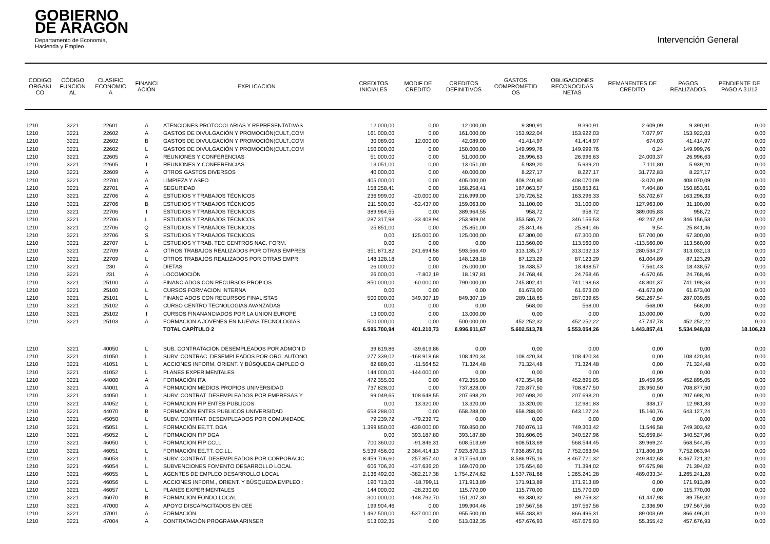GOBIERNO
DE ARAGON
Departamento de Economía,
Hacienda y Empleo
Intervención General
| CODIGO ORGÁNI CO | CÓDIGO FUNCION AL | CLASIFIC ECONOMIC A | FINANCI ACIÓN | EXPLICACION | CREDITOS INICIALES | MODIF DE CREDITO | CREDITOS DEFINITIVOS | GASTOS COMPROMETID OS | OBLIGACIONES RECONOCIDAS NETAS | REMANENTES DE CREDITO | PAGOS REALIZADOS | PENDIENTE DE PAGO A 31/12 |
| --- | --- | --- | --- | --- | --- | --- | --- | --- | --- | --- | --- | --- |
| 1210 | 3221 | 22601 | A | ATENCIONES PROTOCOLARIAS Y REPRESENTATIVAS | 12.000,00 | 0,00 | 12.000,00 | 9.390,91 | 9.390,91 | 2.609,09 | 9.390,91 | 0,00 |
| 1210 | 3221 | 22602 | A | GASTOS DE DIVULGACIÓN Y PROMOCIÓN(CULT.,COM | 161.000,00 | 0,00 | 161.000,00 | 153.922,04 | 153.922,03 | 7.077,97 | 153.922,03 | 0,00 |
| 1210 | 3221 | 22602 | B | GASTOS DE DIVULGACIÓN Y PROMOCIÓN(CULT.,COM | 30.089,00 | 12.000,00 | 42.089,00 | 41.414,97 | 41.414,97 | 674,03 | 41.414,97 | 0,00 |
| 1210 | 3221 | 22602 | L | GASTOS DE DIVULGACIÓN Y PROMOCIÓN(CULT.,COM | 150.000,00 | 0,00 | 150.000,00 | 149.999,76 | 149.999,76 | 0,24 | 149.999,76 | 0,00 |
| 1210 | 3221 | 22605 | A | REUNIONES Y CONFERENCIAS | 51.000,00 | 0,00 | 51.000,00 | 26.996,63 | 26.996,63 | 24.003,37 | 26.996,63 | 0,00 |
| 1210 | 3221 | 22605 | I | REUNIONES Y CONFERENCIAS | 13.051,00 | 0,00 | 13.051,00 | 5.939,20 | 5.939,20 | 7.111,80 | 5.939,20 | 0,00 |
| 1210 | 3221 | 22609 | A | OTROS GASTOS DIVERSOS | 40.000,00 | 0,00 | 40.000,00 | 8.227,17 | 8.227,17 | 31.772,83 | 8.227,17 | 0,00 |
| 1210 | 3221 | 22700 | A | LIMPIEZA Y ASEO | 405.000,00 | 0,00 | 405.000,00 | 408.240,80 | 408.070,09 | -3.070,09 | 408.070,09 | 0,00 |
| 1210 | 3221 | 22701 | A | SEGURIDAD | 158.258,41 | 0,00 | 158.258,41 | 167.063,57 | 150.853,61 | 7.404,80 | 150.853,61 | 0,00 |
| 1210 | 3221 | 22706 | A | ESTUDIOS Y TRABAJOS TÉCNICOS | 236.999,00 | -20.000,00 | 216.999,00 | 170.726,52 | 163.296,33 | 53.702,67 | 163.296,33 | 0,00 |
| 1210 | 3221 | 22706 | B | ESTUDIOS Y TRABAJOS TÉCNICOS | 211.500,00 | -52.437,00 | 159.063,00 | 31.100,00 | 31.100,00 | 127.963,00 | 31.100,00 | 0,00 |
| 1210 | 3221 | 22706 | I | ESTUDIOS Y TRABAJOS TÉCNICOS | 389.964,55 | 0,00 | 389.964,55 | 958,72 | 958,72 | 389.005,83 | 958,72 | 0,00 |
| 1210 | 3221 | 22706 | L | ESTUDIOS Y TRABAJOS TÉCNICOS | 287.317,98 | -33.408,94 | 253.909,04 | 353.586,72 | 346.156,53 | -92.247,49 | 346.156,53 | 0,00 |
| 1210 | 3221 | 22706 | Q | ESTUDIOS Y TRABAJOS TÉCNICOS | 25.851,00 | 0,00 | 25.851,00 | 25.841,46 | 25.841,46 | 9,54 | 25.841,46 | 0,00 |
| 1210 | 3221 | 22706 | S | ESTUDIOS Y TRABAJOS TECNICOS | 0,00 | 125.000,00 | 125.000,00 | 67.300,00 | 67.300,00 | 57.700,00 | 67.300,00 | 0,00 |
| 1210 | 3221 | 22707 | L | ESTUDIOS Y TRAB. TEC CENTROS NAC. FORM. | 0,00 | 0,00 | 0,00 | 113.560,00 | 113.560,00 | -113.560,00 | 113.560,00 | 0,00 |
| 1210 | 3221 | 22709 | A | OTROS TRABAJOS REALIZADOS POR OTRAS EMPRES | 351.871,82 | 241.694,58 | 593.566,40 | 313.135,17 | 313.032,13 | 280.534,27 | 313.032,13 | 0,00 |
| 1210 | 3221 | 22709 | L | OTROS TRABAJOS REALIZADOS POR OTRAS EMPR | 148.128,18 | 0,00 | 148.128,18 | 87.123,29 | 87.123,29 | 61.004,89 | 87.123,29 | 0,00 |
| 1210 | 3221 | 230 | A | DIETAS | 26.000,00 | 0,00 | 26.000,00 | 18.438,57 | 18.438,57 | 7.561,43 | 18.438,57 | 0,00 |
| 1210 | 3221 | 231 | A | LOCOMOCIÓN | 26.000,00 | -7.802,19 | 18.197,81 | 24.768,46 | 24.768,46 | -6.570,65 | 24.768,46 | 0,00 |
| 1210 | 3221 | 25100 | A | FINANCIADOS CON RECURSOS PROPIOS | 850.000,00 | -60.000,00 | 790.000,00 | 745.802,41 | 741.198,63 | 48.801,37 | 741.198,63 | 0,00 |
| 1210 | 3221 | 25100 | L | CURSOS FORMACION INTERNA | 0,00 | 0,00 | 0,00 | 61.673,00 | 61.673,00 | -61.673,00 | 61.673,00 | 0,00 |
| 1210 | 3221 | 25101 | L | FINANCIADOS CON RECURSOS FINALISTAS | 500.000,00 | 349.307,19 | 849.307,19 | 289.118,65 | 287.039,65 | 562.267,54 | 287.039,65 | 0,00 |
| 1210 | 3221 | 25102 | A | CURSO CENTRO TECNOLOGIAS AVANZADAS | 0,00 | 0,00 | 0,00 | 568,00 | 568,00 | -568,00 | 568,00 | 0,00 |
| 1210 | 3221 | 25102 | I | CURSOS FINANANCIADOS POR LA UNION EUROPE | 13.000,00 | 0,00 | 13.000,00 | 0,00 | 0,00 | 13.000,00 | 0,00 | 0,00 |
| 1210 | 3221 | 25103 | A | FORMACION A JOVENES EN NUEVAS TECNOLOGÍAS | 500.000,00 | 0,00 | 500.000,00 | 452.252,32 | 452.252,22 | 47.747,78 | 452.252,22 | 0,00 |
| | | | | TOTAL CAPÍTULO 2 | 6.595.700,94 | 401.210,73 | 6.996.911,67 | 5.602.513,78 | 5.553.054,26 | 1.443.857,41 | 5.534.948,03 | 18.106,23 |
| 1210 | 3221 | 40050 | L | SUB. CONTRATACIÓN DESEMPLEADOS POR ADMÓN D | 39.619,86 | -39.619,86 | 0,00 | 0,00 | 0,00 | 0,00 | 0,00 | 0,00 |
| 1210 | 3221 | 41050 | L | SUBV. CONTRAC. DESEMPLEADOS POR ORG. AUTONO | 277.339,02 | -168.918,68 | 108.420,34 | 108.420,34 | 108.420,34 | 0,00 | 108.420,34 | 0,00 |
| 1210 | 3221 | 41051 | L | ACCIONES INFORM. ORIENT. Y BÚSQUEDA EMPLEO O | 82.889,00 | -11.564,52 | 71.324,48 | 71.324,48 | 71.324,48 | 0,00 | 71.324,48 | 0,00 |
| 1210 | 3221 | 41052 | L | PLANES EXPERIMENTALES | 144.000,00 | -144.000,00 | 0,00 | 0,00 | 0,00 | 0,00 | 0,00 | 0,00 |
| 1210 | 3221 | 44000 | A | FORMACIÓN ITA | 472.355,00 | 0,00 | 472.355,00 | 472.354,98 | 452.895,05 | 19.459,95 | 452.895,05 | 0,00 |
| 1210 | 3221 | 44001 | A | FORMACIÓN MEDIOS PROPIOS UNIVERSIDAD | 737.828,00 | 0,00 | 737.828,00 | 720.877,50 | 708.877,50 | 28.950,50 | 708.877,50 | 0,00 |
| 1210 | 3221 | 44050 | L | SUBV. CONTRAT. DESEMPLEADOS POR EMPRESAS Y | 99.049,65 | 108.648,55 | 207.698,20 | 207.698,20 | 207.698,20 | 0,00 | 207.698,20 | 0,00 |
| 1210 | 3221 | 44052 | L | FORMACION FIP ENTES PUBLICOS | 0,00 | 13.320,00 | 13.320,00 | 13.320,00 | 12.981,83 | 338,17 | 12.981,83 | 0,00 |
| 1210 | 3221 | 44070 | B | FORMACIÓN ENTES PUBLICOS UNIVERSIDAD | 658.288,00 | 0,00 | 658.288,00 | 658.288,00 | 643.127,24 | 15.160,76 | 643.127,24 | 0,00 |
| 1210 | 3221 | 45050 | L | SUBV. CONTRAT. DESEMPLEADOS POR COMUNIDADE | 79.239,72 | -79.239,72 | 0,00 | 0,00 | 0,00 | 0,00 | 0,00 | 0,00 |
| 1210 | 3221 | 45051 | L | FORMACIÓN EE.TT. DGA | 1.399.850,00 | -639.000,00 | 760.850,00 | 760.076,13 | 749.303,42 | 11.546,58 | 749.303,42 | 0,00 |
| 1210 | 3221 | 45052 | L | FORMACION FIP DGA | 0,00 | 393.187,80 | 393.187,80 | 391.606,05 | 340.527,96 | 52.659,84 | 340.527,96 | 0,00 |
| 1210 | 3221 | 46050 | L | FORMACIÓN FIP CCLL | 700.360,00 | -91.846,31 | 608.513,69 | 608.513,69 | 568.544,45 | 39.969,24 | 568.544,45 | 0,00 |
| 1210 | 3221 | 46051 | L | FORMACIÓN EE.TT. CC.LL. | 5.539.456,00 | 2.384.414,13 | 7.923.870,13 | 7.938.857,91 | 7.752.063,94 | 171.806,19 | 7.752.063,94 | 0,00 |
| 1210 | 3221 | 46053 | L | SUBV. CONTRAT. DESEMPLEADOS POR CORPORACIC | 8.459.706,60 | 257.857,40 | 8.717.564,00 | 8.586.975,16 | 8.467.721,32 | 249.842,68 | 8.467.721,32 | 0,00 |
| 1210 | 3221 | 46054 | L | SUBVENCIONES FOMENTO DESARROLLO LOCAL | 606.706,20 | -437.636,20 | 169.070,00 | 175.654,60 | 71.394,02 | 97.675,98 | 71.394,02 | 0,00 |
| 1210 | 3221 | 46055 | L | AGENTES DE EMPLEO DESARROLLO LOCAL | 2.136.492,00 | -382.217,38 | 1.754.274,62 | 1.537.781,68 | 1.265.241,28 | 489.033,34 | 1.265.241,28 | 0,00 |
| 1210 | 3221 | 46056 | L | ACCIONES INFORM., ORIENT. Y BÚSQUEDA EMPLEO : | 190.713,00 | -18.799,11 | 171.913,89 | 171.913,89 | 171.913,89 | 0,00 | 171.913,89 | 0,00 |
| 1210 | 3221 | 46057 | L | PLANES EXPERIMENTALES | 144.000,00 | -28.230,00 | 115.770,00 | 115.770,00 | 115.770,00 | 0,00 | 115.770,00 | 0,00 |
| 1210 | 3221 | 46070 | B | FORMACIÓN FONDO LOCAL | 300.000,00 | -148.792,70 | 151.207,30 | 93.330,32 | 89.759,32 | 61.447,98 | 89.759,32 | 0,00 |
| 1210 | 3221 | 47000 | A | APOYO DISCAPACITADOS EN CEE | 199.904,46 | 0,00 | 199.904,46 | 197.567,56 | 197.567,56 | 2.336,90 | 197.567,56 | 0,00 |
| 1210 | 3221 | 47001 | A | FORMACIÓN | 1.492.500,00 | -537.000,00 | 955.500,00 | 955.483,81 | 866.496,31 | 89.003,69 | 866.496,31 | 0,00 |
| 1210 | 3221 | 47004 | A | CONTRATACIÓN PROGRAMA ARINSER | 513.032,35 | 0,00 | 513.032,35 | 457.676,93 | 457.676,93 | 55.355,42 | 457.676,93 | 0,00 |